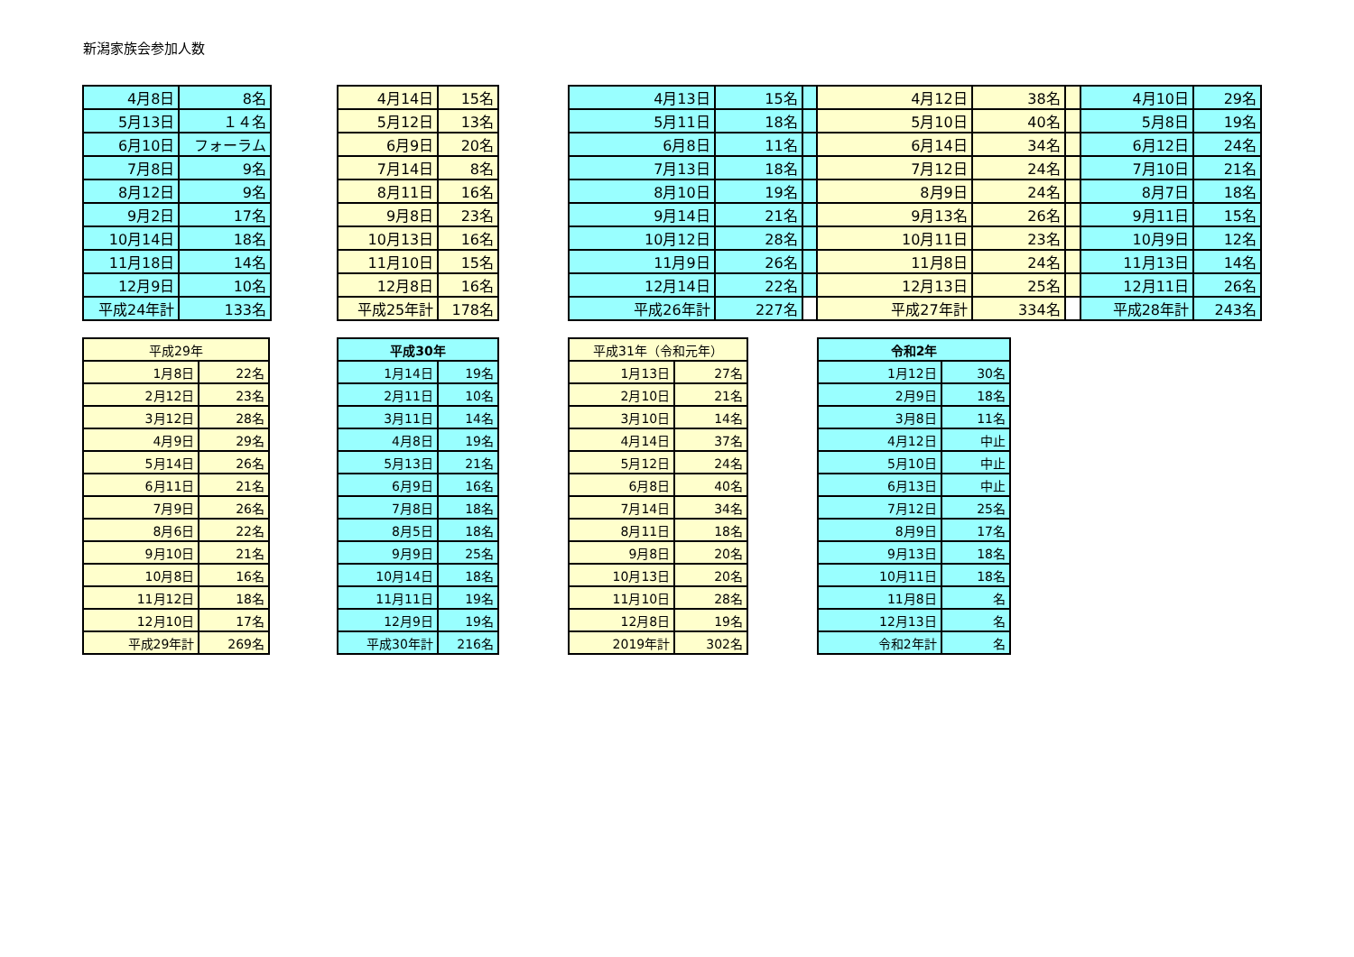新潟家族会参加人数
| 4月8日 | 8名 |
| 5月13日 | １４名 |
| 6月10日 | フォーラム |
| 7月8日 | 9名 |
| 8月12日 | 9名 |
| 9月2日 | 17名 |
| 10月14日 | 18名 |
| 11月18日 | 14名 |
| 12月9日 | 10名 |
| 平成24年計 | 133名 |
| 4月14日 | 15名 |
| 5月12日 | 13名 |
| 6月9日 | 20名 |
| 7月14日 | 8名 |
| 8月11日 | 16名 |
| 9月8日 | 23名 |
| 10月13日 | 16名 |
| 11月10日 | 15名 |
| 12月8日 | 16名 |
| 平成25年計 | 178名 |
| 4月13日 | 15名 | |
| 5月11日 | 18名 | |
| 6月8日 | 11名 | |
| 7月13日 | 18名 | |
| 8月10日 | 19名 | |
| 9月14日 | 21名 | |
| 10月12日 | 28名 | |
| 11月9日 | 26名 | |
| 12月14日 | 22名 | |
| 平成26年計 | 227名 | |
| 4月12日 | 38名 | |
| 5月10日 | 40名 | |
| 6月14日 | 34名 | |
| 7月12日 | 24名 | |
| 8月9日 | 24名 | |
| 9月13名 | 26名 | |
| 10月11日 | 23名 | |
| 11月8日 | 24名 | |
| 12月13日 | 25名 | |
| 平成27年計 | 334名 | |
| 4月10日 | 29名 |
| 5月8日 | 19名 |
| 6月12日 | 24名 |
| 7月10日 | 21名 |
| 8月7日 | 18名 |
| 9月11日 | 15名 |
| 10月9日 | 12名 |
| 11月13日 | 14名 |
| 12月11日 | 26名 |
| 平成28年計 | 243名 |
| 平成29年 | |
| --- | --- |
| 1月8日 | 22名 |
| 2月12日 | 23名 |
| 3月12日 | 28名 |
| 4月9日 | 29名 |
| 5月14日 | 26名 |
| 6月11日 | 21名 |
| 7月9日 | 26名 |
| 8月6日 | 22名 |
| 9月10日 | 21名 |
| 10月8日 | 16名 |
| 11月12日 | 18名 |
| 12月10日 | 17名 |
| 平成29年計 | 269名 |
| 平成30年 | |
| --- | --- |
| 1月14日 | 19名 |
| 2月11日 | 10名 |
| 3月11日 | 14名 |
| 4月8日 | 19名 |
| 5月13日 | 21名 |
| 6月9日 | 16名 |
| 7月8日 | 18名 |
| 8月5日 | 18名 |
| 9月9日 | 25名 |
| 10月14日 | 18名 |
| 11月11日 | 19名 |
| 12月9日 | 19名 |
| 平成30年計 | 216名 |
| 平成31年（令和元年） | |
| --- | --- |
| 1月13日 | 27名 |
| 2月10日 | 21名 |
| 3月10日 | 14名 |
| 4月14日 | 37名 |
| 5月12日 | 24名 |
| 6月8日 | 40名 |
| 7月14日 | 34名 |
| 8月11日 | 18名 |
| 9月8日 | 20名 |
| 10月13日 | 20名 |
| 11月10日 | 28名 |
| 12月8日 | 19名 |
| 2019年計 | 302名 |
| 令和2年 | |
| --- | --- |
| 1月12日 | 30名 |
| 2月9日 | 18名 |
| 3月8日 | 11名 |
| 4月12日 | 中止 |
| 5月10日 | 中止 |
| 6月13日 | 中止 |
| 7月12日 | 25名 |
| 8月9日 | 17名 |
| 9月13日 | 18名 |
| 10月11日 | 18名 |
| 11月8日 | 名 |
| 12月13日 | 名 |
| 令和2年計 | 名 |